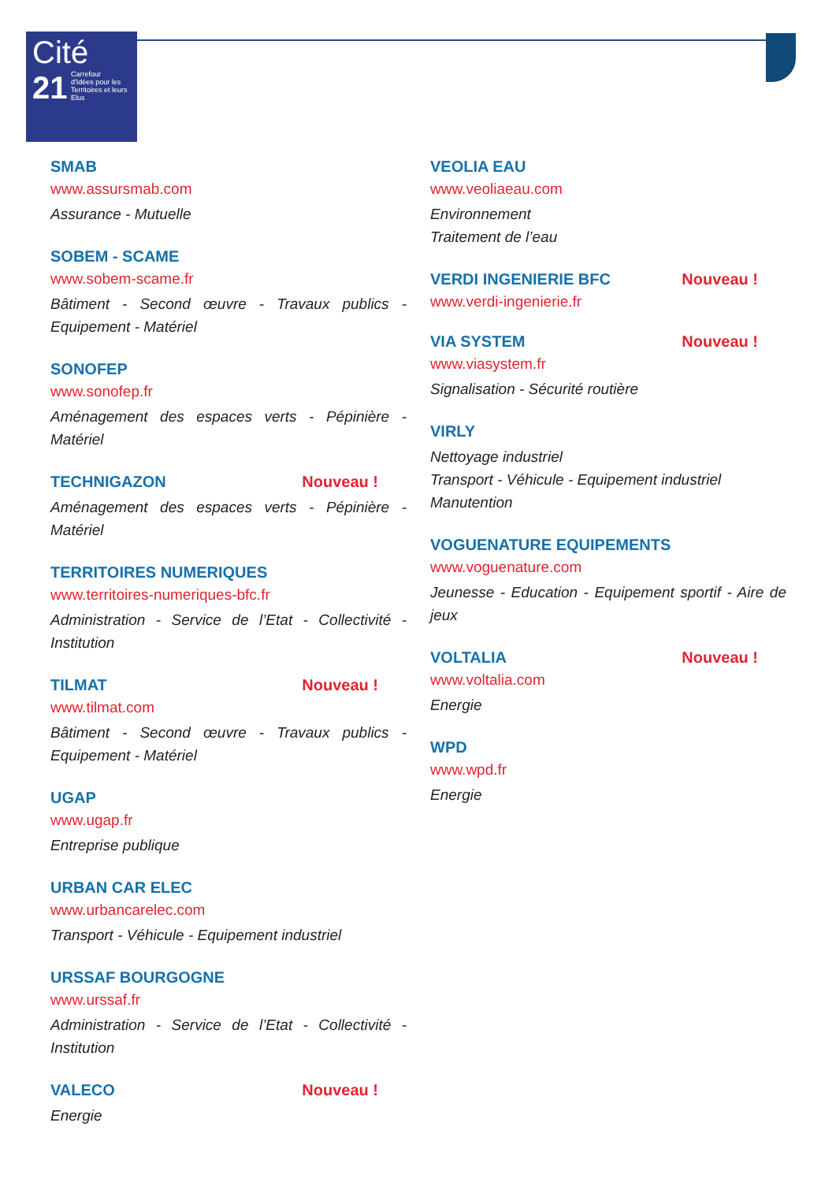Cité
21
Carrefour
d'Idées pour les
Territoires et leurs
Elus
SMAB
www.assursmab.com
Assurance - Mutuelle
SOBEM - SCAME
www.sobem-scame.fr
Bâtiment - Second œuvre - Travaux publics - Equipement - Matériel
SONOFEP
www.sonofep.fr
Aménagement des espaces verts - Pépinière - Matériel
TECHNIGAZON Nouveau !
Aménagement des espaces verts - Pépinière - Matériel
TERRITOIRES NUMERIQUES
www.territoires-numeriques-bfc.fr
Administration - Service de l’Etat - Collectivité - Institution
TILMAT Nouveau !
www.tilmat.com
Bâtiment - Second œuvre - Travaux publics - Equipement - Matériel
UGAP
www.ugap.fr
Entreprise publique
URBAN CAR ELEC
www.urbancarelec.com
Transport - Véhicule - Equipement industriel
URSSAF BOURGOGNE
www.urssaf.fr
Administration - Service de l’Etat - Collectivité - Institution
VALECO Nouveau !
Energie
VEOLIA EAU
www.veoliaeau.com
Environnement
Traitement de l’eau
VERDI INGENIERIE BFC Nouveau !
www.verdi-ingenierie.fr
VIA SYSTEM Nouveau !
www.viasystem.fr
Signalisation - Sécurité routière
VIRLY
Nettoyage industriel
Transport - Véhicule - Equipement industriel
Manutention
VOGUENATURE EQUIPEMENTS
www.voguenature.com
Jeunesse - Education - Equipement sportif - Aire de jeux
VOLTALIA Nouveau !
www.voltalia.com
Energie
WPD
www.wpd.fr
Energie